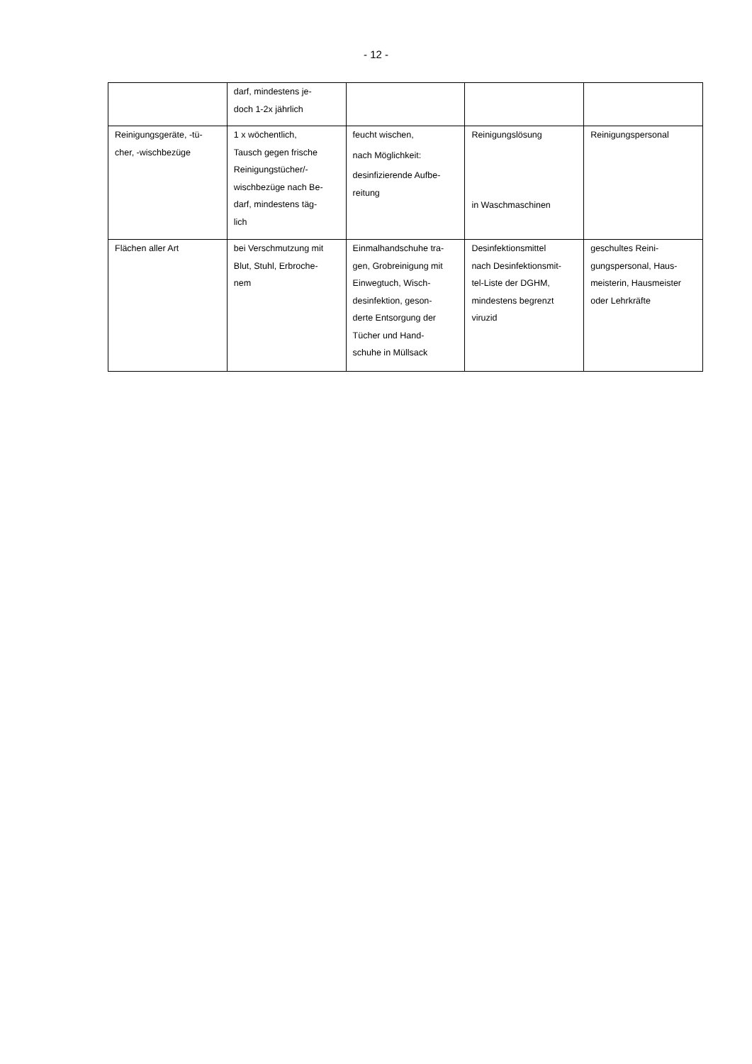- 12 -
| | darf, mindestens je- doch 1-2x jährlich | | | |
| Reinigungsgeräte, -tü- cher, -wischbezüge | 1 x wöchentlich, Tausch gegen frische Reinigungstücher/- wischbezüge nach Be- darf, mindestens täg- lich | feucht wischen, nach Möglichkeit: desinfizierende Aufbe- reitung | Reinigungslösung in Waschmaschinen | Reinigungspersonal |
| Flächen aller Art | bei Verschmutzung mit Blut, Stuhl, Erbroche- nem | Einmalhandschuhe tra- gen, Grobreinigung mit Einwegtuch, Wisch- desinfektion, geson- derte Entsorgung der Tücher und Hand- schuhe in Müllsack | Desinfektionsmittel nach Desinfektionsmit- tel-Liste der DGHM, mindestens begrenzt viruzid | geschultes Reini- gungspersonal, Haus- meisterin, Hausmeister oder Lehrkräfte |